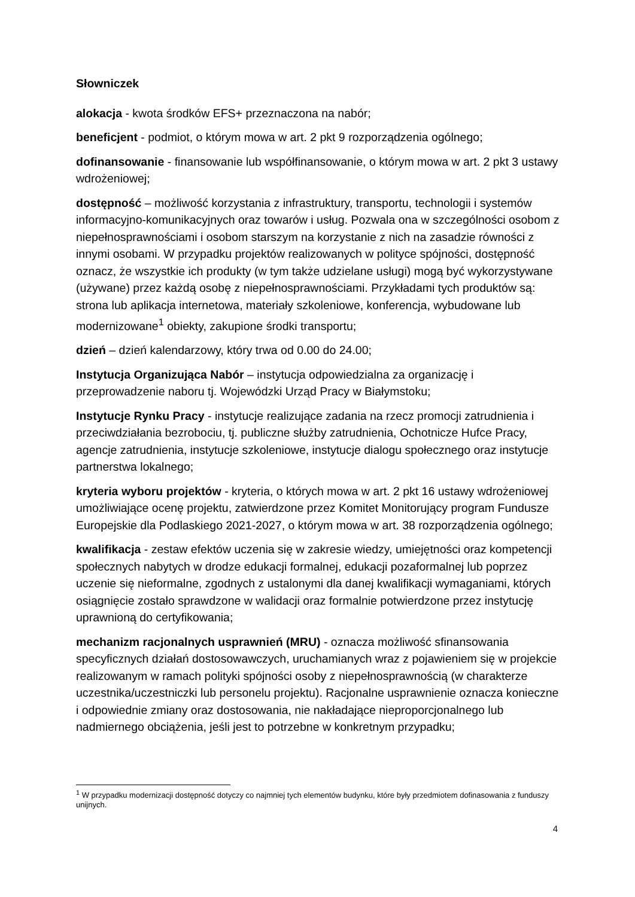Słowniczek
alokacja - kwota środków EFS+ przeznaczona na nabór;
beneficjent - podmiot, o którym mowa w art. 2 pkt 9 rozporządzenia ogólnego;
dofinansowanie - finansowanie lub współfinansowanie, o którym mowa w art. 2 pkt 3 ustawy wdrożeniowej;
dostępność – możliwość korzystania z infrastruktury, transportu, technologii i systemów informacyjno-komunikacyjnych oraz towarów i usług. Pozwala ona w szczególności osobom z niepełnosprawnościami i osobom starszym na korzystanie z nich na zasadzie równości z innymi osobami. W przypadku projektów realizowanych w polityce spójności, dostępność oznacz, że wszystkie ich produkty (w tym także udzielane usługi) mogą być wykorzystywane (używane) przez każdą osobę z niepełnosprawnościami. Przykładami tych produktów są: strona lub aplikacja internetowa, materiały szkoleniowe, konferencja, wybudowane lub modernizowane<sup>1</sup> obiekty, zakupione środki transportu;
dzień – dzień kalendarzowy, który trwa od 0.00 do 24.00;
Instytucja Organizująca Nabór – instytucja odpowiedzialna za organizację i przeprowadzenie naboru tj. Wojewódzki Urząd Pracy w Białymstoku;
Instytucje Rynku Pracy - instytucje realizujące zadania na rzecz promocji zatrudnienia i przeciwdziałania bezrobociu, tj. publiczne służby zatrudnienia, Ochotnicze Hufce Pracy, agencje zatrudnienia, instytucje szkoleniowe, instytucje dialogu społecznego oraz instytucje partnerstwa lokalnego;
kryteria wyboru projektów - kryteria, o których mowa w art. 2 pkt 16 ustawy wdrożeniowej umożliwiające ocenę projektu, zatwierdzone przez Komitet Monitorujący program Fundusze Europejskie dla Podlaskiego 2021-2027, o którym mowa w art. 38 rozporządzenia ogólnego;
kwalifikacja - zestaw efektów uczenia się w zakresie wiedzy, umiejętności oraz kompetencji społecznych nabytych w drodze edukacji formalnej, edukacji pozaformalnej lub poprzez uczenie się nieformalne, zgodnych z ustalonymi dla danej kwalifikacji wymaganiami, których osiągnięcie zostało sprawdzone w walidacji oraz formalnie potwierdzone przez instytucję uprawnioną do certyfikowania;
mechanizm racjonalnych usprawnień (MRU) - oznacza możliwość sfinansowania specyficznych działań dostosowawczych, uruchamianych wraz z pojawieniem się w projekcie realizowanym w ramach polityki spójności osoby z niepełnosprawnością (w charakterze uczestnika/uczestniczki lub personelu projektu). Racjonalne usprawnienie oznacza konieczne i odpowiednie zmiany oraz dostosowania, nie nakładające nieproporcjonalnego lub nadmiernego obciążenia, jeśli jest to potrzebne w konkretnym przypadku;
<sup>1</sup> W przypadku modernizacji dostępność dotyczy co najmniej tych elementów budynku, które były przedmiotem dofinasowania z funduszy unijnych.
4